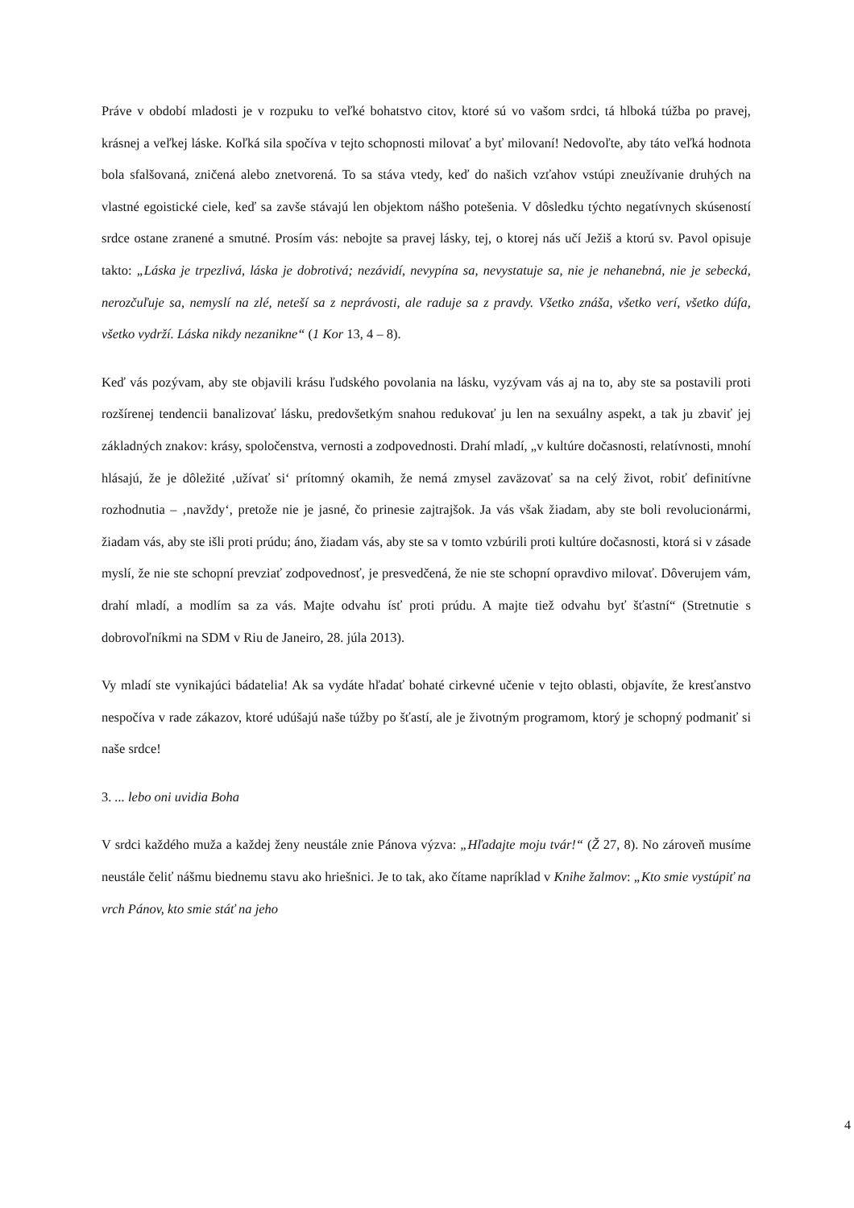Práve v období mladosti je v rozpuku to veľké bohatstvo citov, ktoré sú vo vašom srdci, tá hlboká túžba po pravej, krásnej a veľkej láske. Koľká sila spočíva v tejto schopnosti milovať a byť milovaní! Nedovoľte, aby táto veľká hodnota bola sfalšovaná, zničená alebo znetvorená. To sa stáva vtedy, keď do našich vzťahov vstúpi zneužívanie druhých na vlastné egoistické ciele, keď sa zavše stávajú len objektom nášho potešenia. V dôsledku týchto negatívnych skúseností srdce ostane zranené a smutné. Prosím vás: nebojte sa pravej lásky, tej, o ktorej nás učí Ježiš a ktorú sv. Pavol opisuje takto: „Láska je trpezlivá, láska je dobrotivá; nezávidí, nevypína sa, nevystatuje sa, nie je nehanebná, nie je sebecká, nerozčuľuje sa, nemyslí na zlé, neteší sa z neprávosti, ale raduje sa z pravdy. Všetko znáša, všetko verí, všetko dúfa, všetko vydrží. Láska nikdy nezanikne“ (1 Kor 13, 4 – 8).
Keď vás pozývam, aby ste objavili krásu ľudského povolania na lásku, vyzývam vás aj na to, aby ste sa postavili proti rozšírenej tendencii banalizovať lásku, predovšetkým snahou redukovať ju len na sexuálny aspekt, a tak ju zbaviť jej základných znakov: krásy, spoločenstva, vernosti a zodpovednosti. Drahí mladí, „v kultúre dočasnosti, relatívnosti, mnohí hlásajú, že je dôležité ‚užívať si‘ prítomný okamih, že nemá zmysel zaväzovať sa na celý život, robiť definitívne rozhodnutia – ‚navždy‘, pretože nie je jasné, čo prinesie zajtrajšok. Ja vás však žiadam, aby ste boli revolucionármi, žiadam vás, aby ste išli proti prúdu; áno, žiadam vás, aby ste sa v tomto vzbúrili proti kultúre dočasnosti, ktorá si v zásade myslí, že nie ste schopní prevziať zodpovednosť, je presvedčená, že nie ste schopní opravdivo milovať. Dôverujem vám, drahí mladí, a modlím sa za vás. Majte odvahu ísť proti prúdu. A majte tiež odvahu byť šťastní“ (Stretnutie s dobrovoľníkmi na SDM v Riu de Janeiro, 28. júla 2013).
Vy mladí ste vynikajúci bádatelia! Ak sa vydáte hľadať bohaté cirkevné učenie v tejto oblasti, objavíte, že kresťanstvo nespočíva v rade zákazov, ktoré udúšajú naše túžby po šťastí, ale je životným programom, ktorý je schopný podmaniť si naše srdce!
3. ... lebo oni uvidia Boha
V srdci každého muža a každej ženy neustále znie Pánova výzva: „Hľadajte moju tvár!“ (Ž 27, 8). No zároveň musíme neustále čeliť nášmu biednemu stavu ako hriešnici. Je to tak, ako čítame napríklad v Knihe žalmov: „Kto smie vystúpiť na vrch Pánov, kto smie stáť na jeho
4